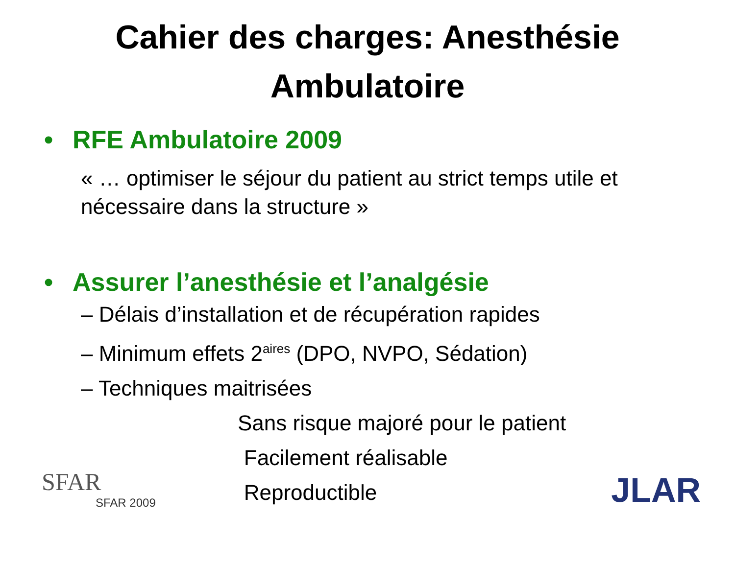Cahier des charges: Anesthésie
Ambulatoire
• RFE Ambulatoire 2009
« … optimiser le séjour du patient au strict temps utile et nécessaire dans la structure »
• Assurer l’anesthésie et l’analgésie
– Délais d’installation et de récupération rapides
– Minimum effets 2<sup>aires</sup> (DPO, NVPO, Sédation)
– Techniques maitrisées
Sans risque majoré pour le patient
SFAR
SFAR 2009
Facilement réalisable
Reproductible
JLAR